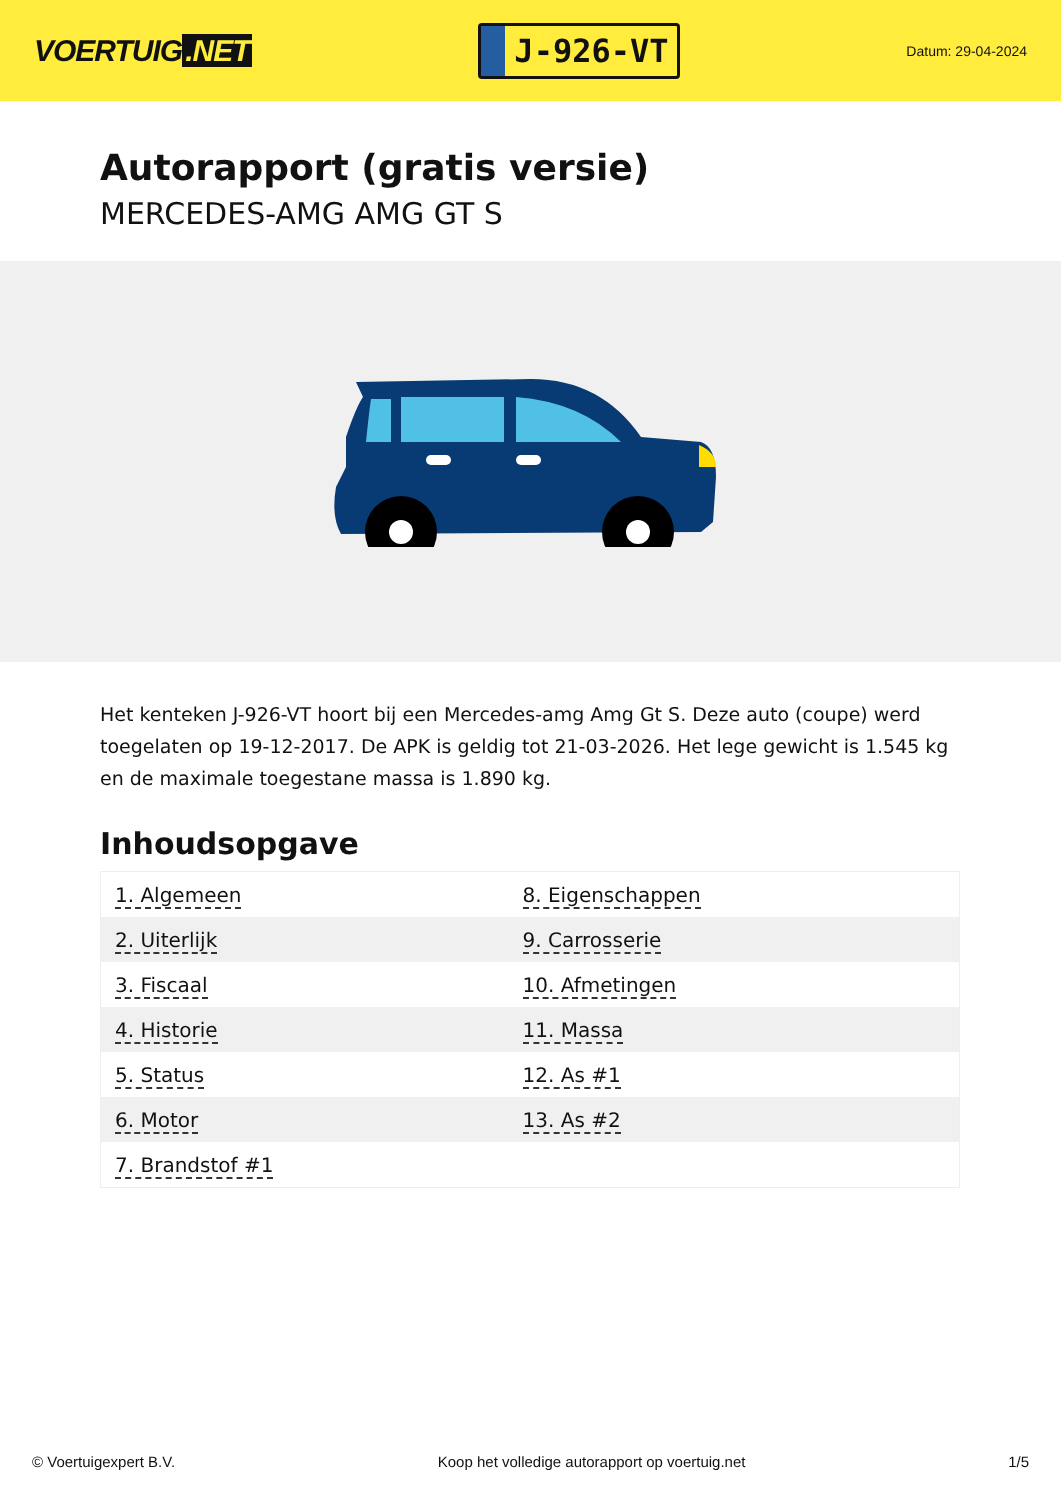VOERTUIG.NET
J-926-VT
Datum: 29-04-2024
Autorapport (gratis versie)
MERCEDES-AMG AMG GT S
Het kenteken J-926-VT hoort bij een Mercedes-amg Amg Gt S. Deze auto (coupe) werd toegelaten op 19-12-2017. De APK is geldig tot 21-03-2026. Het lege gewicht is 1.545 kg en de maximale toegestane massa is 1.890 kg.
Inhoudsopgave
| 1. Algemeen | 8. Eigenschappen |
| 2. Uiterlijk | 9. Carrosserie |
| 3. Fiscaal | 10. Afmetingen |
| 4. Historie | 11. Massa |
| 5. Status | 12. As #1 |
| 6. Motor | 13. As #2 |
| 7. Brandstof #1 | |
© Voertuigexpert B.V. Koop het volledige autorapport op voertuig.net 1/5